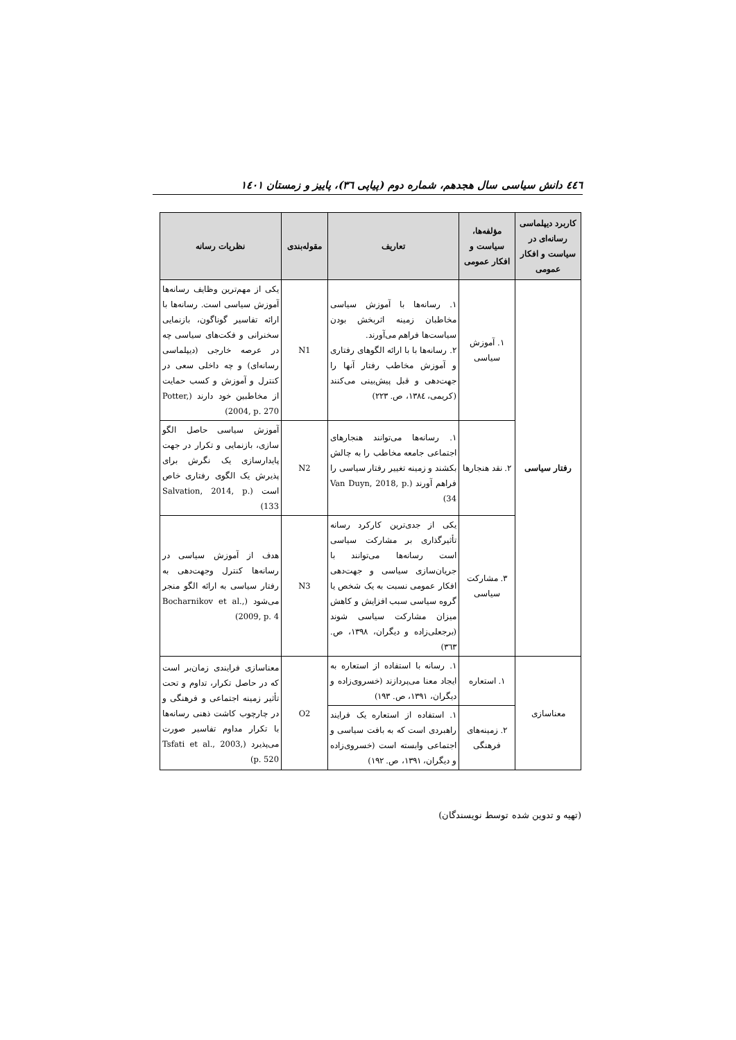٤٤٦ دانش سیاسی سال هجدهم، شماره دوم (پیاپی ٣٦)، پاییز و زمستان ١٤٠١
| کاربرد دیپلماسی رسانه‌ای در سیاست و افکار عمومی | مؤلفه‌ها، سیاست و افکار عمومی | تعاریف | مقوله‌بندی | نظریات رسانه |
| --- | --- | --- | --- | --- |
| رفتار سیاسی | ١. آموزش سیاسی | ١. رسانه‌ها با آموزش سیاسی مخاطبان زمینه اثربخش بودن سیاست‌ها فراهم می‌آورند. ٢. رسانه‌ها با با ارائه الگوهای رفتاری و آموزش مخاطب رفتار آنها را جهت‌دهی و قبل پیش‌بینی می‌کنند (کریمی، ١٣٨٤، ص. ٢٢٣) | N1 | یکی از مهم‌ترین وظایف رسانه‌ها آموزش سیاسی است. رسانه‌ها با ارائه تفاسیر گوناگون، بازنمایی سخنرانی و فکت‌های سیاسی چه در عرصه خارجی (دیپلماسی رسانه‌ای) و چه داخلی سعی در کنترل و آموزش و کسب حمایت از مخاطبین خود دارند (Potter, 2004, p. 270) |
| | ٢. نقد هنجارها | ١. رسانه‌ها می‌توانند هنجارهای اجتماعی جامعه مخاطب را به چالش بکشند و زمینه تغییر رفتار سیاسی را فراهم آورند (Van Duyn, 2018, p. 34) | N2 | آموزش سیاسی حاصل الگو سازی، بازنمایی و تکرار در جهت پایدارسازی یک نگرش برای پذیرش یک الگوی رفتاری خاص است (Salvation, 2014, p. 133) |
| | ٣. مشارکت سیاسی | یکی از جدی‌ترین کارکرد رسانه تأثیرگذاری بر مشارکت سیاسی است رسانه‌ها می‌توانند با جریان‌سازی سیاسی و جهت‌دهی افکار عمومی نسبت به یک شخص یا گروه سیاسی سبب افزایش و کاهش میزان مشارکت سیاسی شوند (برجعلی‌زاده و دیگران، ١٣٩٨، ص. ٣٦٣) | N3 | هدف از آموزش سیاسی در رسانه‌ها کنترل وجهت‌دهی به رفتار سیاسی به ارائه الگو منجر می‌شود (Bocharnikov et al., 2009, p. 4) |
| معناسازی | ١. استعاره | ١. رسانه با استفاده از استعاره به ایجاد معنا می‌پردازند (خسروی‌زاده و دیگران، ١٣٩١، ص. ١٩٣) | O2 | معناسازی فرایندی زمان‌بر است که در حاصل تکرار، تداوم و تحت تأثیر زمینه اجتماعی و فرهنگی و در چارچوب کاشت ذهنی رسانه‌ها با تکرار مداوم تفاسیر صورت می‌پذیرد (Tsfati et al., 2003, p. 520) |
| | ٢. زمینه‌های فرهنگی | ١. استفاده از استعاره یک فرایند راهبردی است که به بافت سیاسی و اجتماعی وابسته است (خسروی‌زاده و دیگران، ١٣٩١، ص. ١٩٢) | | |
(تهیه و تدوین شده توسط نویسندگان)